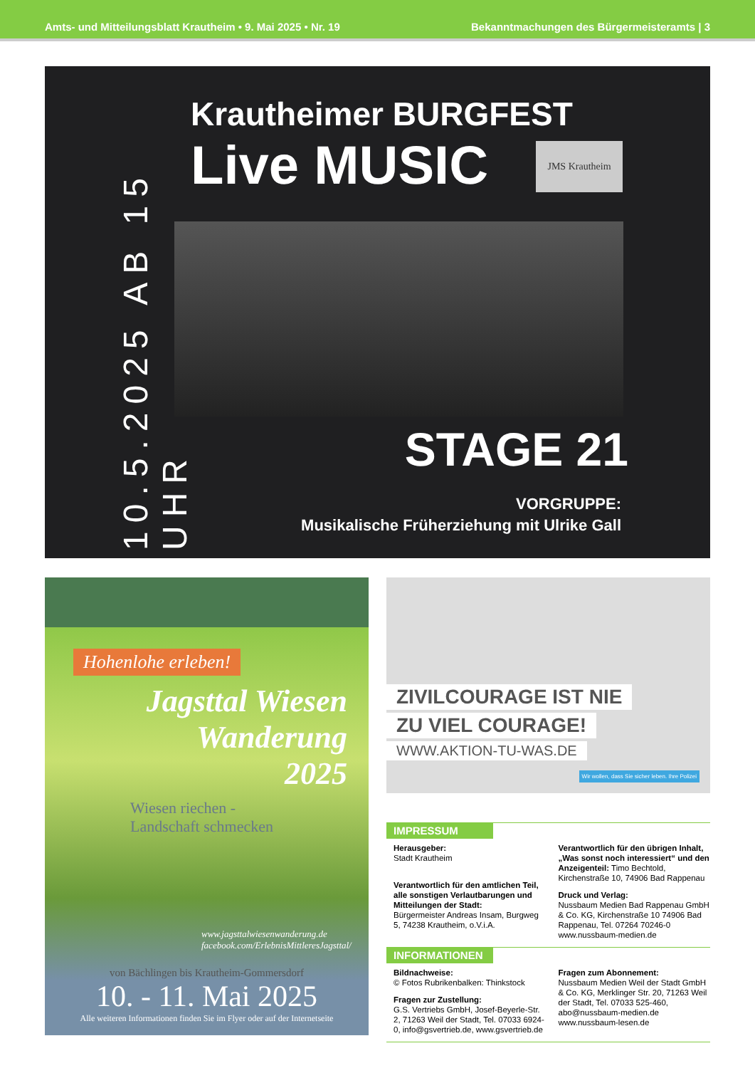Amts- und Mitteilungsblatt Krautheim • 9. Mai 2025 • Nr. 19 Bekanntmachungen des Bürgermeisteramts | 3
10.5.2025 AB 15 UHR
Krautheimer BURGFEST
Live MUSIC JMS Krautheim
STAGE 21
VORGRUPPE:
Musikalische Früherziehung mit Ulrike Gall
Hohenlohe erleben!
Jagsttal Wiesen Wanderung
2025
Wiesen riechen -
Landschaft schmecken
www.jagsttalwiesenwanderung.de
facebook.com/ErlebnisMittleresJagsttal/
von Bächlingen bis Krautheim-Gommersdorf
10. - 11. Mai 2025
Alle weiteren Informationen finden Sie im Flyer oder auf der Internetseite
ZIVILCOURAGE IST NIE
ZU VIEL COURAGE!
WWW.AKTION-TU-WAS.DE
Wir wollen, dass Sie sicher leben. Ihre Polizei
IMPRESSUM
Herausgeber:
Stadt Krautheim
Verantwortlich für den amtlichen Teil, alle sonstigen Verlautbarungen und Mitteilungen der Stadt:
Bürgermeister Andreas Insam, Burgweg 5, 74238 Krautheim, o.V.i.A.
Verantwortlich für den übrigen Inhalt, „Was sonst noch interessiert“ und den Anzeigenteil: Timo Bechtold, Kirchenstraße 10, 74906 Bad Rappenau
Druck und Verlag:
Nussbaum Medien Bad Rappenau GmbH & Co. KG, Kirchenstraße 10 74906 Bad Rappenau, Tel. 07264 70246-0 www.nussbaum-medien.de
INFORMATIONEN
Bildnachweise:
© Fotos Rubrikenbalken: Thinkstock
Fragen zur Zustellung:
G.S. Vertriebs GmbH, Josef-Beyerle-Str. 2, 71263 Weil der Stadt, Tel. 07033 6924-0, info@gsvertrieb.de, www.gsvertrieb.de
Fragen zum Abonnement:
Nussbaum Medien Weil der Stadt GmbH & Co. KG, Merklinger Str. 20, 71263 Weil der Stadt, Tel. 07033 525-460, abo@nussbaum-medien.de www.nussbaum-lesen.de